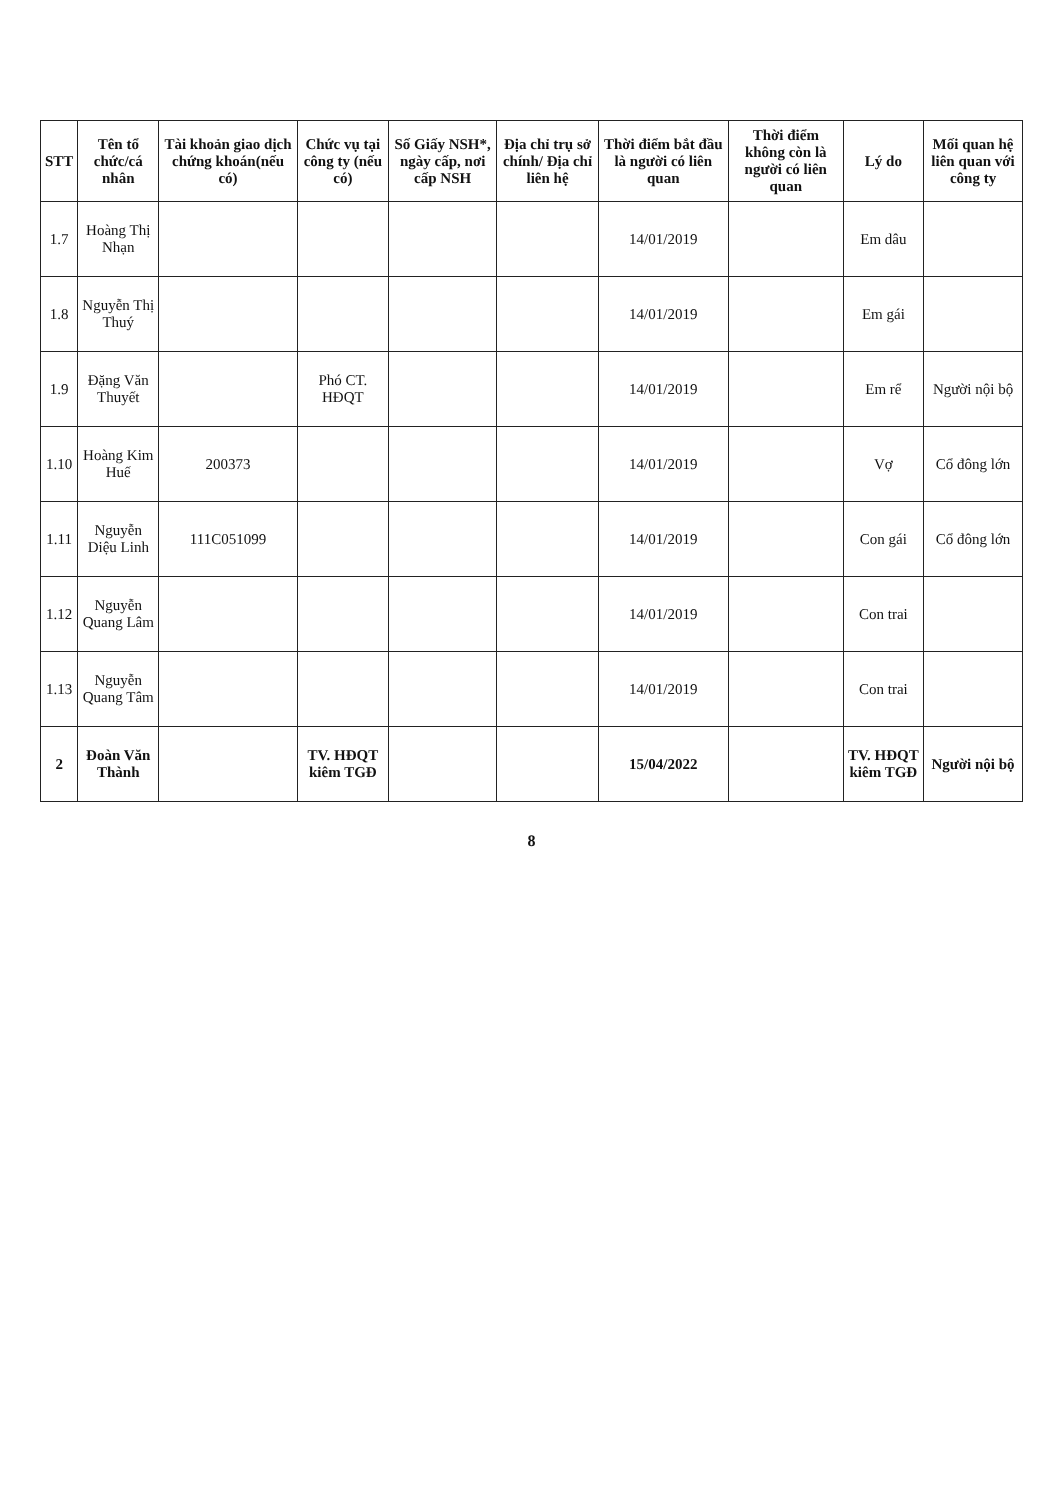| STT | Tên tổ chức/cá nhân | Tài khoản giao dịch chứng khoán(nếu có) | Chức vụ tại công ty (nếu có) | Số Giấy NSH*, ngày cấp, nơi cấp NSH | Địa chỉ trụ sở chính/ Địa chỉ liên hệ | Thời điểm bắt đầu là người có liên quan | Thời điểm không còn là người có liên quan | Lý do | Mối quan hệ liên quan với công ty |
| --- | --- | --- | --- | --- | --- | --- | --- | --- | --- |
| 1.7 | Hoàng Thị Nhạn | | | | | 14/01/2019 | | Em dâu | |
| 1.8 | Nguyễn Thị Thuý | | | | | 14/01/2019 | | Em gái | |
| 1.9 | Đặng Văn Thuyết | | Phó CT. HĐQT | | | 14/01/2019 | | Em rể | Người nội bộ |
| 1.10 | Hoàng Kim Huế | 200373 | | | | 14/01/2019 | | Vợ | Cổ đông lớn |
| 1.11 | Nguyễn Diệu Linh | 111C051099 | | | | 14/01/2019 | | Con gái | Cổ đông lớn |
| 1.12 | Nguyễn Quang Lâm | | | | | 14/01/2019 | | Con trai | |
| 1.13 | Nguyễn Quang Tâm | | | | | 14/01/2019 | | Con trai | |
| 2 | Đoàn Văn Thành | | TV. HĐQT kiêm TGĐ | | | 15/04/2022 | | TV. HĐQT kiêm TGĐ | Người nội bộ |
8